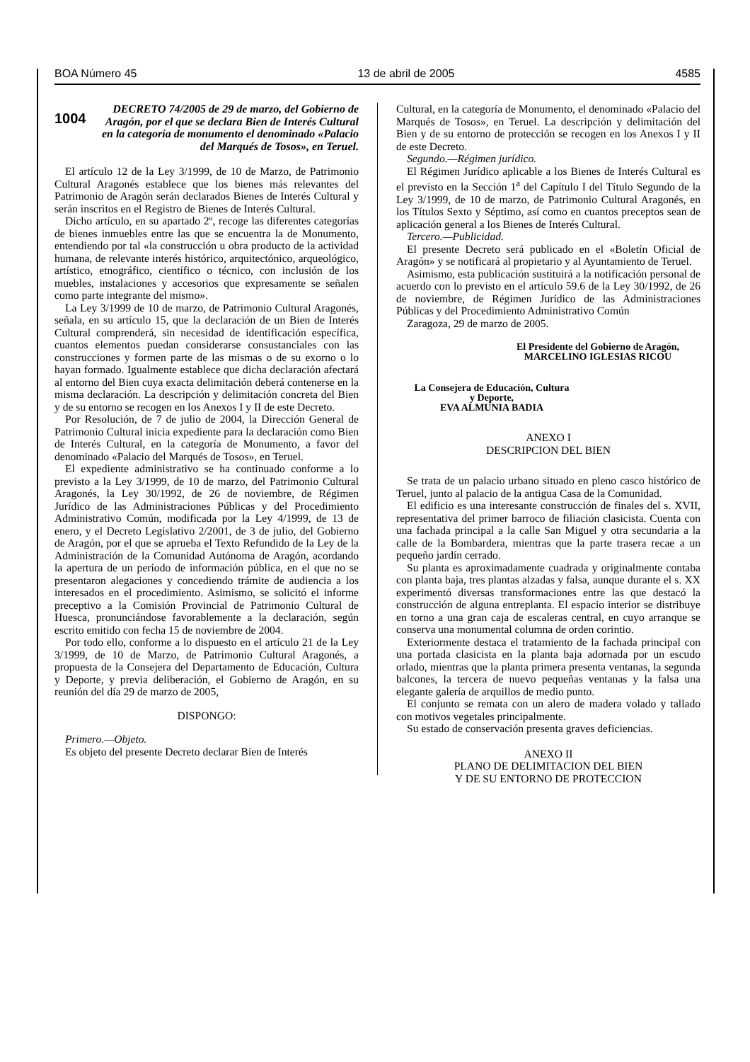BOA Número 45 13 de abril de 2005 4585
1004
DECRETO 74/2005 de 29 de marzo, del Gobierno de Aragón, por el que se declara Bien de Interés Cultural en la categoría de monumento el denominado «Palacio del Marqués de Tosos», en Teruel.
El artículo 12 de la Ley 3/1999, de 10 de Marzo, de Patrimonio Cultural Aragonés establece que los bienes más relevantes del Patrimonio de Aragón serán declarados Bienes de Interés Cultural y serán inscritos en el Registro de Bienes de Interés Cultural.
Dicho artículo, en su apartado 2º, recoge las diferentes categorías de bienes inmuebles entre las que se encuentra la de Monumento, entendiendo por tal «la construcción u obra producto de la actividad humana, de relevante interés histórico, arquitectónico, arqueológico, artístico, etnográfico, científico o técnico, con inclusión de los muebles, instalaciones y accesorios que expresamente se señalen como parte integrante del mismo».
La Ley 3/1999 de 10 de marzo, de Patrimonio Cultural Aragonés, señala, en su artículo 15, que la declaración de un Bien de Interés Cultural comprenderá, sin necesidad de identificación específica, cuantos elementos puedan considerarse consustanciales con las construcciones y formen parte de las mismas o de su exorno o lo hayan formado. Igualmente establece que dicha declaración afectará al entorno del Bien cuya exacta delimitación deberá contenerse en la misma declaración. La descripción y delimitación concreta del Bien y de su entorno se recogen en los Anexos I y II de este Decreto.
Por Resolución, de 7 de julio de 2004, la Dirección General de Patrimonio Cultural inicia expediente para la declaración como Bien de Interés Cultural, en la categoría de Monumento, a favor del denominado «Palacio del Marqués de Tosos», en Teruel.
El expediente administrativo se ha continuado conforme a lo previsto a la Ley 3/1999, de 10 de marzo, del Patrimonio Cultural Aragonés, la Ley 30/1992, de 26 de noviembre, de Régimen Jurídico de las Administraciones Públicas y del Procedimiento Administrativo Común, modificada por la Ley 4/1999, de 13 de enero, y el Decreto Legislativo 2/2001, de 3 de julio, del Gobierno de Aragón, por el que se aprueba el Texto Refundido de la Ley de la Administración de la Comunidad Autónoma de Aragón, acordando la apertura de un período de información pública, en el que no se presentaron alegaciones y concediendo trámite de audiencia a los interesados en el procedimiento. Asimismo, se solicitó el informe preceptivo a la Comisión Provincial de Patrimonio Cultural de Huesca, pronunciándose favorablemente a la declaración, según escrito emitido con fecha 15 de noviembre de 2004.
Por todo ello, conforme a lo dispuesto en el artículo 21 de la Ley 3/1999, de 10 de Marzo, de Patrimonio Cultural Aragonés, a propuesta de la Consejera del Departamento de Educación, Cultura y Deporte, y previa deliberación, el Gobierno de Aragón, en su reunión del día 29 de marzo de 2005,
DISPONGO:
Primero.—Objeto.
Es objeto del presente Decreto declarar Bien de Interés
Cultural, en la categoría de Monumento, el denominado «Palacio del Marqués de Tosos», en Teruel. La descripción y delimitación del Bien y de su entorno de protección se recogen en los Anexos I y II de este Decreto.
Segundo.—Régimen jurídico.
El Régimen Jurídico aplicable a los Bienes de Interés Cultural es el previsto en la Sección 1<sup>a</sup> del Capítulo I del Título Segundo de la Ley 3/1999, de 10 de marzo, de Patrimonio Cultural Aragonés, en los Títulos Sexto y Séptimo, así como en cuantos preceptos sean de aplicación general a los Bienes de Interés Cultural.
Tercero.—Publicidad.
El presente Decreto será publicado en el «Boletín Oficial de Aragón» y se notificará al propietario y al Ayuntamiento de Teruel.
Asimismo, esta publicación sustituirá a la notificación personal de acuerdo con lo previsto en el artículo 59.6 de la Ley 30/1992, de 26 de noviembre, de Régimen Jurídico de las Administraciones Públicas y del Procedimiento Administrativo Común
Zaragoza, 29 de marzo de 2005.
El Presidente del Gobierno de Aragón,
MARCELINO IGLESIAS RICOU
La Consejera de Educación, Cultura
y Deporte,
EVA ALMUNIA BADIA
ANEXO I
DESCRIPCION DEL BIEN
Se trata de un palacio urbano situado en pleno casco histórico de Teruel, junto al palacio de la antigua Casa de la Comunidad.
El edificio es una interesante construcción de finales del s. XVII, representativa del primer barroco de filiación clasicista. Cuenta con una fachada principal a la calle San Miguel y otra secundaria a la calle de la Bombardera, mientras que la parte trasera recae a un pequeño jardín cerrado.
Su planta es aproximadamente cuadrada y originalmente contaba con planta baja, tres plantas alzadas y falsa, aunque durante el s. XX experimentó diversas transformaciones entre las que destacó la construcción de alguna entreplanta. El espacio interior se distribuye en torno a una gran caja de escaleras central, en cuyo arranque se conserva una monumental columna de orden corintio.
Exteriormente destaca el tratamiento de la fachada principal con una portada clasicista en la planta baja adornada por un escudo orlado, mientras que la planta primera presenta ventanas, la segunda balcones, la tercera de nuevo pequeñas ventanas y la falsa una elegante galería de arquillos de medio punto.
El conjunto se remata con un alero de madera volado y tallado con motivos vegetales principalmente.
Su estado de conservación presenta graves deficiencias.
ANEXO II
PLANO DE DELIMITACION DEL BIEN
Y DE SU ENTORNO DE PROTECCION